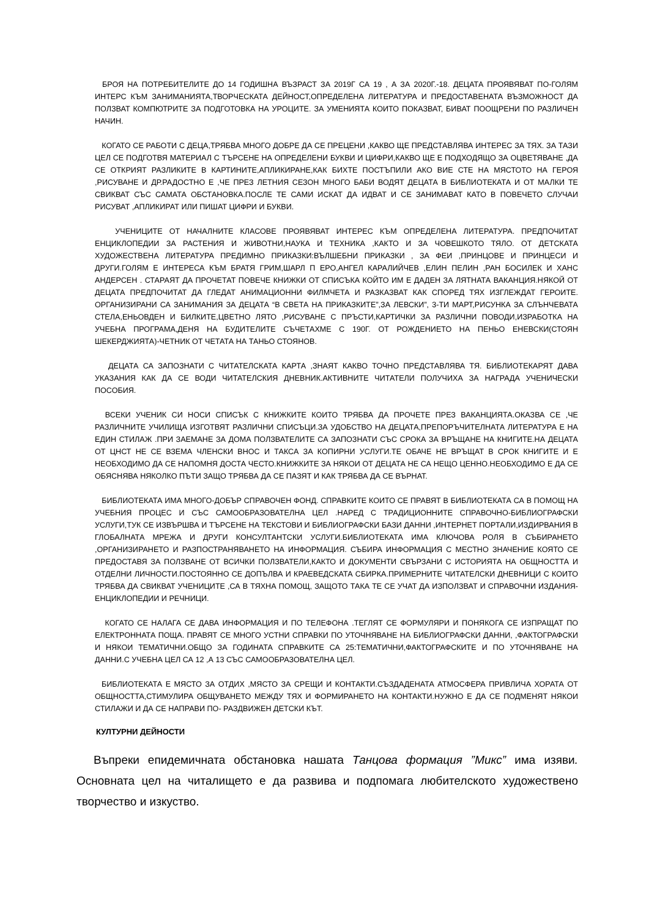БРОЯ НА ПОТРЕБИТЕЛИТЕ ДО 14 ГОДИШНА ВЪЗРАСТ ЗА 2019Г СА 19 , А ЗА 2020Г.-18. ДЕЦАТА ПРОЯВЯВАТ ПО-ГОЛЯМ ИНТЕРС КЪМ ЗАНИМАНИЯТА,ТВОРЧЕСКАТА ДЕЙНОСТ,ОПРЕДЕЛЕНА ЛИТЕРАТУРА И ПРЕДОСТАВЕНАТА ВЪЗМОЖНОСТ ДА ПОЛЗВАТ КОМПЮТРИТЕ ЗА ПОДГОТОВКА НА УРОЦИТЕ. ЗА УМЕНИЯТА КОИТО ПОКАЗВАТ, БИВАТ ПООЩРЕНИ ПО РАЗЛИЧЕН НАЧИН.
КОГАТО СЕ РАБОТИ С ДЕЦА,ТРЯБВА МНОГО ДОБРЕ ДА СЕ ПРЕЦЕНИ ,КАКВО ЩЕ ПРЕДСТАВЛЯВА ИНТЕРЕС ЗА ТЯХ. ЗА ТАЗИ ЦЕЛ СЕ ПОДГОТВЯ МАТЕРИАЛ С ТЪРСЕНЕ НА ОПРЕДЕЛЕНИ БУКВИ И ЦИФРИ,КАКВО ЩЕ Е ПОДХОДЯЩО ЗА ОЦВЕТЯВАНЕ ,ДА СЕ ОТКРИЯТ РАЗЛИКИТЕ В КАРТИНИТЕ,АПЛИКИРАНЕ,КАК БИХТЕ ПОСТЪПИЛИ АКО ВИЕ СТЕ НА МЯСТОТО НА ГЕРОЯ ,РИСУВАНЕ И ДР.РАДОСТНО Е ,ЧЕ ПРЕЗ ЛЕТНИЯ СЕЗОН МНОГО БАБИ ВОДЯТ ДЕЦАТА В БИБЛИОТЕКАТА И ОТ МАЛКИ ТЕ СВИКВАТ СЪС САМАТА ОБСТАНОВКА.ПОСЛЕ ТЕ САМИ ИСКАТ ДА ИДВАТ И СЕ ЗАНИМАВАТ КАТО В ПОВЕЧЕТО СЛУЧАИ РИСУВАТ ,АПЛИКИРАТ ИЛИ ПИШАТ ЦИФРИ И БУКВИ.
УЧЕНИЦИТЕ ОТ НАЧАЛНИТЕ КЛАСОВЕ ПРОЯВЯВАТ ИНТЕРЕС КЪМ ОПРЕДЕЛЕНА ЛИТЕРАТУРА. ПРЕДПОЧИТАТ ЕНЦИКЛОПЕДИИ ЗА РАСТЕНИЯ И ЖИВОТНИ,НАУКА И ТЕХНИКА ,КАКТО И ЗА ЧОВЕШКОТО ТЯЛО. ОТ ДЕТСКАТА ХУДОЖЕСТВЕНА ЛИТЕРАТУРА ПРЕДИМНО ПРИКАЗКИ:ВЪЛШЕБНИ ПРИКАЗКИ , ЗА ФЕИ ,ПРИНЦОВЕ И ПРИНЦЕСИ И ДРУГИ.ГОЛЯМ Е ИНТЕРЕСА КЪМ БРАТЯ ГРИМ,ШАРЛ П ЕРО,АНГЕЛ КАРАЛИЙЧЕВ ,ЕЛИН ПЕЛИН ,РАН БОСИЛЕК И ХАНС АНДЕРСЕН . СТАРАЯТ ДА ПРОЧЕТАТ ПОВЕЧЕ КНИЖКИ ОТ СПИСЪКА КОЙТО ИМ Е ДАДЕН ЗА ЛЯТНАТА ВАКАНЦИЯ.НЯКОЙ ОТ ДЕЦАТА ПРЕДПОЧИТАТ ДА ГЛЕДАТ АНИМАЦИОННИ ФИЛМЧЕТА И РАЗКАЗВАТ КАК СПОРЕД ТЯХ ИЗГЛЕЖДАТ ГЕРОИТЕ. ОРГАНИЗИРАНИ СА ЗАНИМАНИЯ ЗА ДЕЦАТА “В СВЕТА НА ПРИКАЗКИТЕ”,ЗА ЛЕВСКИ”, 3-ТИ МАРТ,РИСУНКА ЗА СЛЪНЧЕВАТА СТЕЛА,ЕНЬОВДЕН И БИЛКИТЕ,ЦВЕТНО ЛЯТО ,РИСУВАНЕ С ПРЪСТИ,КАРТИЧКИ ЗА РАЗЛИЧНИ ПОВОДИ,ИЗРАБОТКА НА УЧЕБНА ПРОГРАМА,ДЕНЯ НА БУДИТЕЛИТЕ СЪЧЕТАХМЕ С 190Г. ОТ РОЖДЕНИЕТО НА ПЕНЬО ЕНЕВСКИ(СТОЯН ШЕКЕРДЖИЯТА)-ЧЕТНИК ОТ ЧЕТАТА НА ТАНЬО СТОЯНОВ.
ДЕЦАТА СА ЗАПОЗНАТИ С ЧИТАТЕЛСКАТА КАРТА ,ЗНАЯТ КАКВО ТОЧНО ПРЕДСТАВЛЯВА ТЯ. БИБЛИОТЕКАРЯТ ДАВА УКАЗАНИЯ КАК ДА СЕ ВОДИ ЧИТАТЕЛСКИЯ ДНЕВНИК.АКТИВНИТЕ ЧИТАТЕЛИ ПОЛУЧИХА ЗА НАГРАДА УЧЕНИЧЕСКИ ПОСОБИЯ.
ВСЕКИ УЧЕНИК СИ НОСИ СПИСЪК С КНИЖКИТЕ КОИТО ТРЯБВА ДА ПРОЧЕТЕ ПРЕЗ ВАКАНЦИЯТА.ОКАЗВА СЕ ,ЧЕ РАЗЛИЧНИТЕ УЧИЛИЩА ИЗГОТВЯТ РАЗЛИЧНИ СПИСЪЦИ.ЗА УДОБСТВО НА ДЕЦАТА,ПРЕПОРЪЧИТЕЛНАТА ЛИТЕРАТУРА Е НА ЕДИН СТИЛАЖ .ПРИ ЗАЕМАНЕ ЗА ДОМА ПОЛЗВАТЕЛИТЕ СА ЗАПОЗНАТИ СЪС СРОКА ЗА ВРЪЩАНЕ НА КНИГИТЕ.НА ДЕЦАТА ОТ ЦНСТ НЕ СЕ ВЗЕМА ЧЛЕНСКИ ВНОС И ТАКСА ЗА КОПИРНИ УСЛУГИ.ТЕ ОБАЧЕ НЕ ВРЪЩАТ В СРОК КНИГИТЕ И Е НЕОБХОДИМО ДА СЕ НАПОМНЯ ДОСТА ЧЕСТО.КНИЖКИТЕ ЗА НЯКОИ ОТ ДЕЦАТА НЕ СА НЕЩО ЦЕННО.НЕОБХОДИМО Е ДА СЕ ОБЯСНЯВА НЯКОЛКО ПЪТИ ЗАЩО ТРЯБВА ДА СЕ ПАЗЯТ И КАК ТРЯБВА ДА СЕ ВЪРНАТ.
БИБЛИОТЕКАТА ИМА МНОГО-ДОБЪР СПРАВОЧЕН ФОНД. СПРАВКИТЕ КОИТО СЕ ПРАВЯТ В БИБЛИОТЕКАТА СА В ПОМОЩ НА УЧЕБНИЯ ПРОЦЕС И СЪС САМООБРАЗОВАТЕЛНА ЦЕЛ .НАРЕД С ТРАДИЦИОННИТЕ СПРАВОЧНО-БИБЛИОГРАФСКИ УСЛУГИ,ТУК СЕ ИЗВЪРШВА И ТЪРСЕНЕ НА ТЕКСТОВИ И БИБЛИОГРАФСКИ БАЗИ ДАННИ ,ИНТЕРНЕТ ПОРТАЛИ,ИЗДИРВАНИЯ В ГЛОБАЛНАТА МРЕЖА И ДРУГИ КОНСУЛТАНТСКИ УСЛУГИ.БИБЛИОТЕКАТА ИМА КЛЮЧОВА РОЛЯ В СЪБИРАНЕТО ,ОРГАНИЗИРАНЕТО И РАЗПОСТРАНЯВАНЕТО НА ИНФОРМАЦИЯ. СЪБИРА ИНФОРМАЦИЯ С МЕСТНО ЗНАЧЕНИЕ КОЯТО СЕ ПРЕДОСТАВЯ ЗА ПОЛЗВАНЕ ОТ ВСИЧКИ ПОЛЗВАТЕЛИ,КАКТО И ДОКУМЕНТИ СВЪРЗАНИ С ИСТОРИЯТА НА ОБЩНОСТТА И ОТДЕЛНИ ЛИЧНОСТИ.ПОСТОЯННО СЕ ДОПЪЛВА И КРАЕВЕДСКАТА СБИРКА.ПРИМЕРНИТЕ ЧИТАТЕЛСКИ ДНЕВНИЦИ С КОИТО ТРЯБВА ДА СВИКВАТ УЧЕНИЦИТЕ ,СА В ТЯХНА ПОМОЩ, ЗАЩОТО ТАКА ТЕ СЕ УЧАТ ДА ИЗПОЛЗВАТ И СПРАВОЧНИ ИЗДАНИЯ-ЕНЦИКЛОПЕДИИ И РЕЧНИЦИ.
КОГАТО СЕ НАЛАГА СЕ ДАВА ИНФОРМАЦИЯ И ПО ТЕЛЕФОНА .ТЕГЛЯТ СЕ ФОРМУЛЯРИ И ПОНЯКОГА СЕ ИЗПРАЩАТ ПО ЕЛЕКТРОННАТА ПОЩА. ПРАВЯТ СЕ МНОГО УСТНИ СПРАВКИ ПО УТОЧНЯВАНЕ НА БИБЛИОГРАФСКИ ДАННИ, ,ФАКТОГРАФСКИ И НЯКОИ ТЕМАТИЧНИ.ОБЩО ЗА ГОДИНАТА СПРАВКИТЕ СА 25:ТЕМАТИЧНИ,ФАКТОГРАФСКИТЕ И ПО УТОЧНЯВАНЕ НА ДАННИ.С УЧЕБНА ЦЕЛ СА 12 ,А 13 СЪС САМООБРАЗОВАТЕЛНА ЦЕЛ.
БИБЛИОТЕКАТА Е МЯСТО ЗА ОТДИХ ,МЯСТО ЗА СРЕЩИ И КОНТАКТИ.СЪЗДАДЕНАТА АТМОСФЕРА ПРИВЛИЧА ХОРАТА ОТ ОБЩНОСТТА,СТИМУЛИРА ОБЩУВАНЕТО МЕЖДУ ТЯХ И ФОРМИРАНЕТО НА КОНТАКТИ.НУЖНО Е ДА СЕ ПОДМЕНЯТ НЯКОИ СТИЛАЖИ И ДА СЕ НАПРАВИ ПО- РАЗДВИЖЕН ДЕТСКИ КЪТ.
КУЛТУРНИ ДЕЙНОСТИ
Въпреки епидемичната обстановка нашата Танцова формация ”Микс” има изяви. Основната цел на читалището е да развива и подпомага любителското художествено творчество и изкуство.